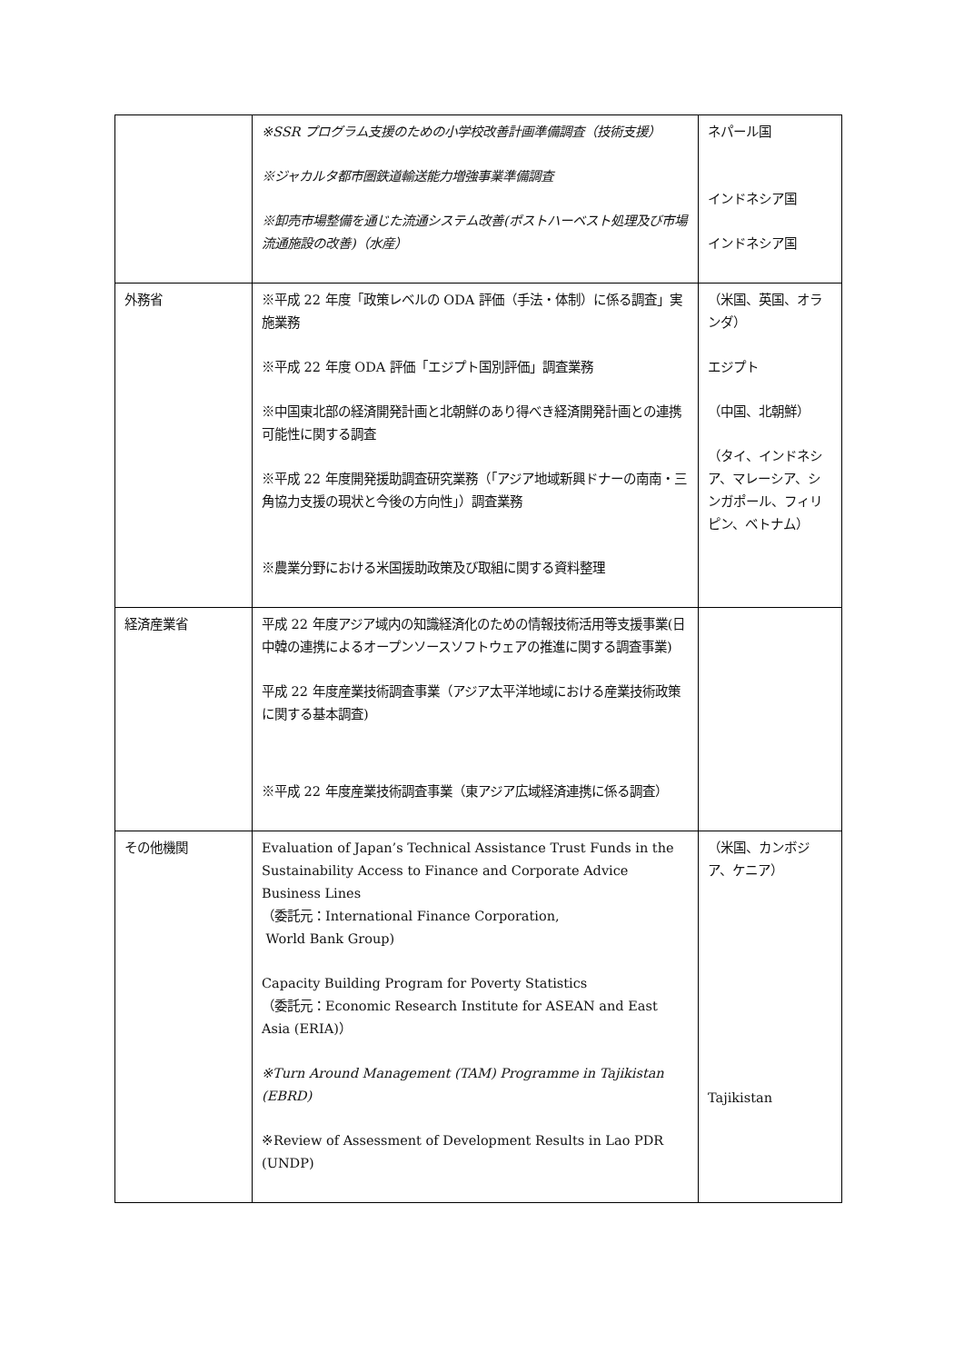| | ※SSR プログラム支援のための小学校改善計画準備調査（技術支援） ※ジャカルタ都市圏鉄道輸送能力増強事業準備調査 ※卸売市場整備を通じた流通システム改善(ポストハーベスト処理及び市場流通施設の改善)（水産） | ネパール国 インドネシア国 インドネシア国 |
| 外務省 | ※平成 22 年度「政策レベルの ODA 評価（手法・体制）に係る調査」実施業務 ※平成 22 年度 ODA 評価「エジプト国別評価」調査業務 ※中国東北部の経済開発計画と北朝鮮のあり得べき経済開発計画との連携可能性に関する調査 ※平成 22 年度開発援助調査研究業務（「アジア地域新興ドナーの南南・三角協力支援の現状と今後の方向性」）調査業務 ※農業分野における米国援助政策及び取組に関する資料整理 | （米国、英国、オランダ） エジプト （中国、北朝鮮） （タイ、インドネシア、マレーシア、シンガポール、フィリピン、ベトナム） |
| 経済産業省 | 平成 22 年度アジア域内の知識経済化のための情報技術活用等支援事業(日中韓の連携によるオープンソースソフトウェアの推進に関する調査事業) 平成 22 年度産業技術調査事業（アジア太平洋地域における産業技術政策に関する基本調査) ※平成 22 年度産業技術調査事業（東アジア広域経済連携に係る調査） | |
| その他機関 | Evaluation of Japan’s Technical Assistance Trust Funds in the Sustainability Access to Finance and Corporate Advice Business Lines （委託元：International Finance Corporation, World Bank Group) Capacity Building Program for Poverty Statistics （委託元：Economic Research Institute for ASEAN and East Asia (ERIA)） ※Turn Around Management (TAM) Programme in Tajikistan (EBRD) ※Review of Assessment of Development Results in Lao PDR (UNDP) | （米国、カンボジア、ケニア） Tajikistan |